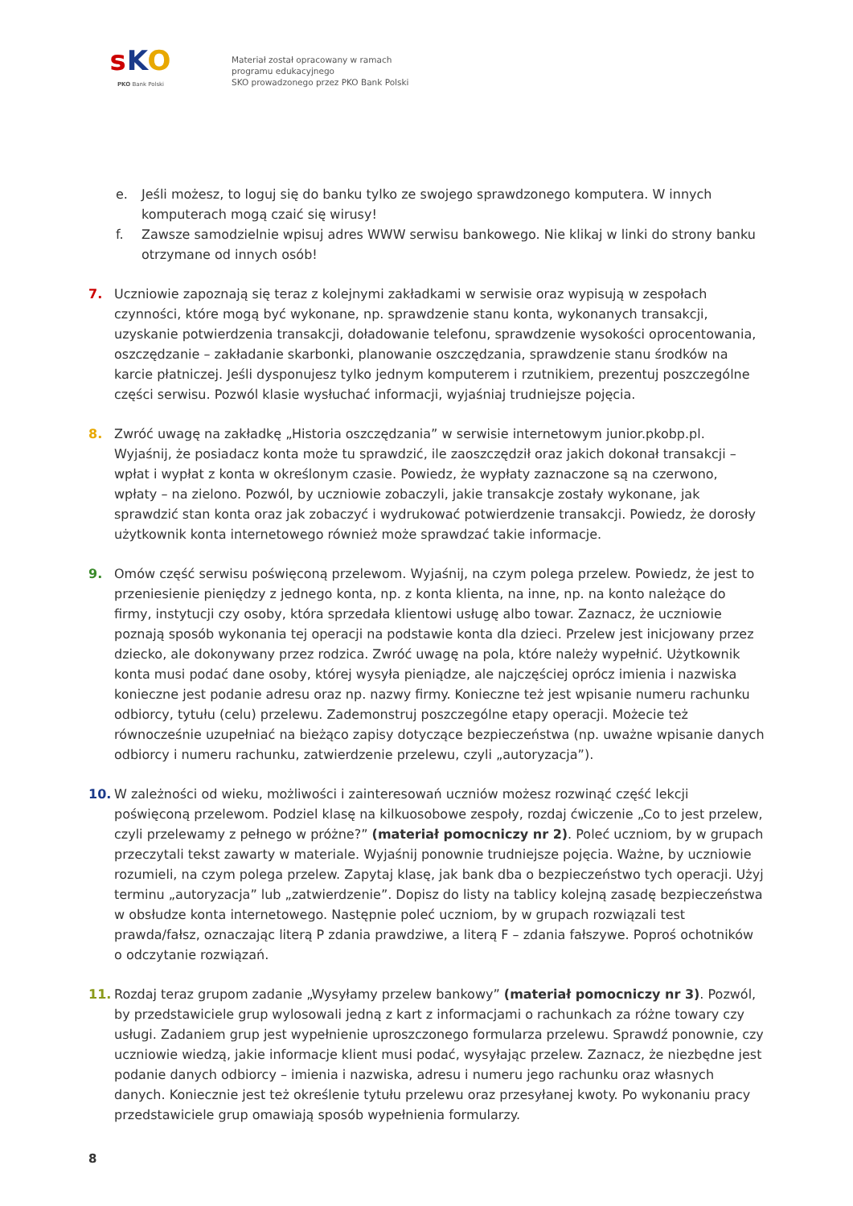sKO
PKO Bank Polski
Materiał został opracowany w ramach
programu edukacyjnego
SKO prowadzonego przez PKO Bank Polski
e. Jeśli możesz, to loguj się do banku tylko ze swojego sprawdzonego komputera. W innych komputerach mogą czaić się wirusy!
f. Zawsze samodzielnie wpisuj adres WWW serwisu bankowego. Nie klikaj w linki do strony banku otrzymane od innych osób!
7. Uczniowie zapoznają się teraz z kolejnymi zakładkami w serwisie oraz wypisują w zespołach czynności, które mogą być wykonane, np. sprawdzenie stanu konta, wykonanych transakcji, uzyskanie potwierdzenia transakcji, doładowanie telefonu, sprawdzenie wysokości oprocentowania, oszczędzanie – zakładanie skarbonki, planowanie oszczędzania, sprawdzenie stanu środków na karcie płatniczej. Jeśli dysponujesz tylko jednym komputerem i rzutnikiem, prezentuj poszczególne części serwisu. Pozwól klasie wysłuchać informacji, wyjaśniaj trudniejsze pojęcia.
8. Zwróć uwagę na zakładkę „Historia oszczędzania” w serwisie internetowym junior.pkobp.pl. Wyjaśnij, że posiadacz konta może tu sprawdzić, ile zaoszczędził oraz jakich dokonał transakcji – wpłat i wypłat z konta w określonym czasie. Powiedz, że wypłaty zaznaczone są na czerwono, wpłaty – na zielono. Pozwól, by uczniowie zobaczyli, jakie transakcje zostały wykonane, jak sprawdzić stan konta oraz jak zobaczyć i wydrukować potwierdzenie transakcji. Powiedz, że dorosły użytkownik konta internetowego również może sprawdzać takie informacje.
9. Omów część serwisu poświęconą przelewom. Wyjaśnij, na czym polega przelew. Powiedz, że jest to przeniesienie pieniędzy z jednego konta, np. z konta klienta, na inne, np. na konto należące do firmy, instytucji czy osoby, która sprzedała klientowi usługę albo towar. Zaznacz, że uczniowie poznają sposób wykonania tej operacji na podstawie konta dla dzieci. Przelew jest inicjowany przez dziecko, ale dokonywany przez rodzica. Zwróć uwagę na pola, które należy wypełnić. Użytkownik konta musi podać dane osoby, której wysyła pieniądze, ale najczęściej oprócz imienia i nazwiska konieczne jest podanie adresu oraz np. nazwy firmy. Konieczne też jest wpisanie numeru rachunku odbiorcy, tytułu (celu) przelewu. Zademonstruj poszczególne etapy operacji. Możecie też równocześnie uzupełniać na bieżąco zapisy dotyczące bezpieczeństwa (np. uważne wpisanie danych odbiorcy i numeru rachunku, zatwierdzenie przelewu, czyli „autoryzacja”).
10. W zależności od wieku, możliwości i zainteresowań uczniów możesz rozwinąć część lekcji poświęconą przelewom. Podziel klasę na kilkuosobowe zespoły, rozdaj ćwiczenie „Co to jest przelew, czyli przelewamy z pełnego w próżne?” (materiał pomocniczy nr 2). Poleć uczniom, by w grupach przeczytali tekst zawarty w materiale. Wyjaśnij ponownie trudniejsze pojęcia. Ważne, by uczniowie rozumieli, na czym polega przelew. Zapytaj klasę, jak bank dba o bezpieczeństwo tych operacji. Użyj terminu „autoryzacja” lub „zatwierdzenie”. Dopisz do listy na tablicy kolejną zasadę bezpieczeństwa w obsłudze konta internetowego. Następnie poleć uczniom, by w grupach rozwiązali test prawda/fałsz, oznaczając literą P zdania prawdziwe, a literą F – zdania fałszywe. Poproś ochotników o odczytanie rozwiązań.
11. Rozdaj teraz grupom zadanie „Wysyłamy przelew bankowy” (materiał pomocniczy nr 3). Pozwól, by przedstawiciele grup wylosowali jedną z kart z informacjami o rachunkach za różne towary czy usługi. Zadaniem grup jest wypełnienie uproszczonego formularza przelewu. Sprawdź ponownie, czy uczniowie wiedzą, jakie informacje klient musi podać, wysyłając przelew. Zaznacz, że niezbędne jest podanie danych odbiorcy – imienia i nazwiska, adresu i numeru jego rachunku oraz własnych danych. Koniecznie jest też określenie tytułu przelewu oraz przesyłanej kwoty. Po wykonaniu pracy przedstawiciele grup omawiają sposób wypełnienia formularzy.
8